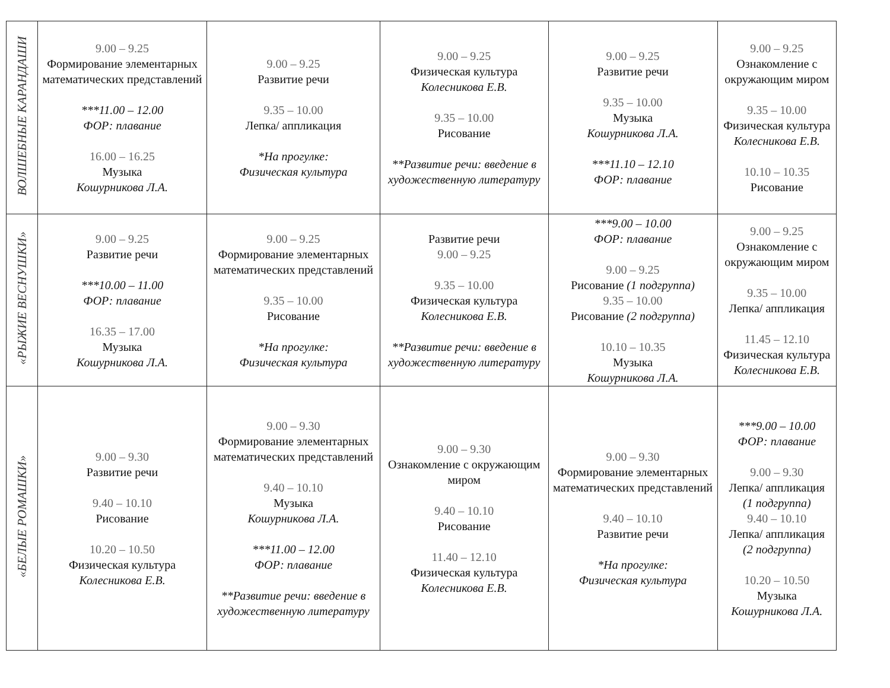| ВОЛШЕБНЫЕ КАРАНДАШИ | 9.00 – 9.25 Формирование элементарных математических представлений ***11.00 – 12.00 ФОР: плавание 16.00 – 16.25 Музыка Кошурникова Л.А. | 9.00 – 9.25 Развитие речи 9.35 – 10.00 Лепка/ аппликация *На прогулке: Физическая культура | 9.00 – 9.25 Физическая культура Колесникова Е.В. 9.35 – 10.00 Рисование **Развитие речи: введение в художественную литературу | 9.00 – 9.25 Развитие речи 9.35 – 10.00 Музыка Кошурникова Л.А. ***11.10 – 12.10 ФОР: плавание | 9.00 – 9.25 Ознакомление с окружающим миром 9.35 – 10.00 Физическая культура Колесникова Е.В. 10.10 – 10.35 Рисование |
| «РЫЖИЕ ВЕСНУШКИ» | 9.00 – 9.25 Развитие речи ***10.00 – 11.00 ФОР: плавание 16.35 – 17.00 Музыка Кошурникова Л.А. | 9.00 – 9.25 Формирование элементарных математических представлений 9.35 – 10.00 Рисование *На прогулке: Физическая культура | Развитие речи 9.00 – 9.25 9.35 – 10.00 Физическая культура Колесникова Е.В. **Развитие речи: введение в художественную литературу | ***9.00 – 10.00 ФОР: плавание 9.00 – 9.25 Рисование (1 подгруппа) 9.35 – 10.00 Рисование (2 подгруппа) 10.10 – 10.35 Музыка Кошурникова Л.А. | 9.00 – 9.25 Ознакомление с окружающим миром 9.35 – 10.00 Лепка/ аппликация 11.45 – 12.10 Физическая культура Колесникова Е.В. |
| «БЕЛЫЕ РОМАШКИ» | 9.00 – 9.30 Развитие речи 9.40 – 10.10 Рисование 10.20 – 10.50 Физическая культура Колесникова Е.В. | 9.00 – 9.30 Формирование элементарных математических представлений 9.40 – 10.10 Музыка Кошурникова Л.А. ***11.00 – 12.00 ФОР: плавание **Развитие речи: введение в художественную литературу | 9.00 – 9.30 Ознакомление с окружающим миром 9.40 – 10.10 Рисование 11.40 – 12.10 Физическая культура Колесникова Е.В. | 9.00 – 9.30 Формирование элементарных математических представлений 9.40 – 10.10 Развитие речи *На прогулке: Физическая культура | ***9.00 – 10.00 ФОР: плавание 9.00 – 9.30 Лепка/ аппликация (1 подгруппа) 9.40 – 10.10 Лепка/ аппликация (2 подгруппа) 10.20 – 10.50 Музыка Кошурникова Л.А. |